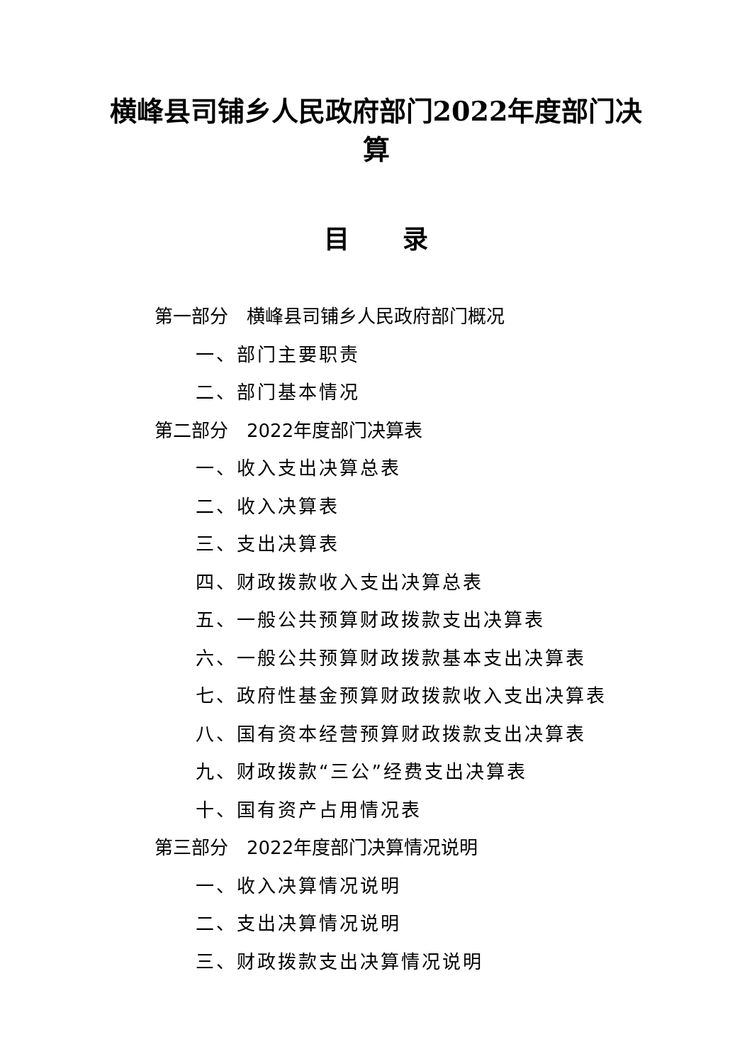横峰县司铺乡人民政府部门2022年度部门决算
目 录
第一部分　横峰县司铺乡人民政府部门概况
一、部门主要职责
二、部门基本情况
第二部分　2022年度部门决算表
一、收入支出决算总表
二、收入决算表
三、支出决算表
四、财政拨款收入支出决算总表
五、一般公共预算财政拨款支出决算表
六、一般公共预算财政拨款基本支出决算表
七、政府性基金预算财政拨款收入支出决算表
八、国有资本经营预算财政拨款支出决算表
九、财政拨款“三公”经费支出决算表
十、国有资产占用情况表
第三部分　2022年度部门决算情况说明
一、收入决算情况说明
二、支出决算情况说明
三、财政拨款支出决算情况说明